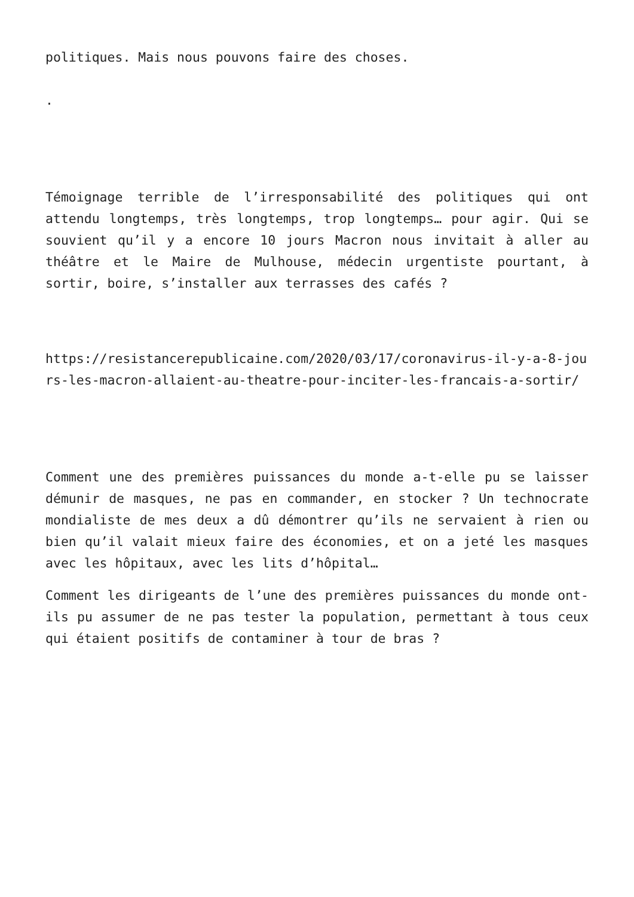politiques. Mais nous pouvons faire des choses.
.
Témoignage terrible de l’irresponsabilité des politiques qui ont attendu longtemps, très longtemps, trop longtemps… pour agir. Qui se souvient qu’il y a encore 10 jours Macron nous invitait à aller au théâtre et le Maire de Mulhouse, médecin urgentiste pourtant, à sortir, boire, s’installer aux terrasses des cafés ?
https://resistancerepublicaine.com/2020/03/17/coronavirus-il-y-a-8-jours-les-macron-allaient-au-theatre-pour-inciter-les-francais-a-sortir/
Comment une des premières puissances du monde a-t-elle pu se laisser démunir de masques, ne pas en commander, en stocker ? Un technocrate mondialiste de mes deux a dû démontrer qu’ils ne servaient à rien ou bien qu’il valait mieux faire des économies, et on a jeté les masques avec les hôpitaux, avec les lits d’hôpital…
Comment les dirigeants de l’une des premières puissances du monde ont-ils pu assumer de ne pas tester la population, permettant à tous ceux qui étaient positifs de contaminer à tour de bras ?